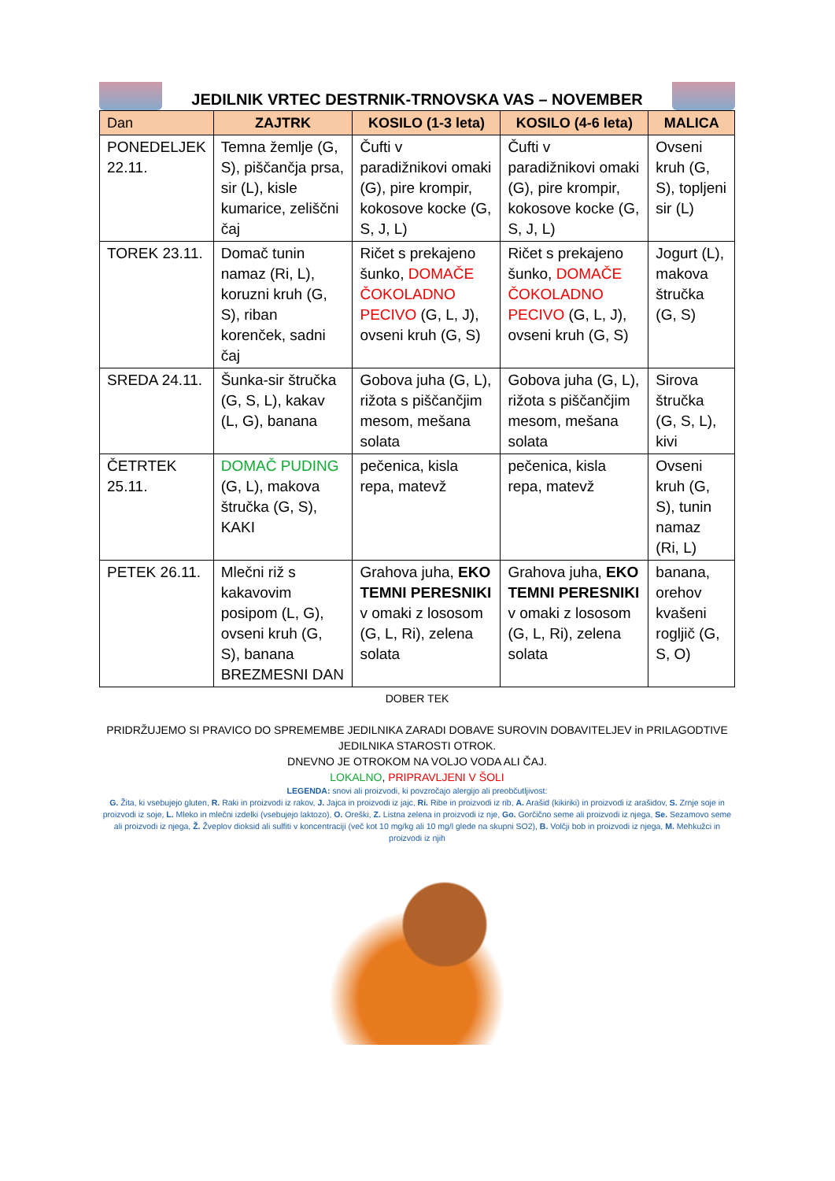JEDILNIK VRTEC DESTRNIK-TRNOVSKA VAS – NOVEMBER
| Dan | ZAJTRK | KOSILO (1-3 leta) | KOSILO (4-6 leta) | MALICA |
| --- | --- | --- | --- | --- |
| PONEDELJEK 22.11. | Temna žemlje (G, S), piščančja prsa, sir (L), kisle kumarice, zeliščni čaj | Čufti v paradižnikovi omaki (G), pire krompir, kokosove kocke (G, S, J, L) | Čufti v paradižnikovi omaki (G), pire krompir, kokosove kocke (G, S, J, L) | Ovseni kruh (G, S), topljeni sir (L) |
| TOREK 23.11. | Domač tunin namaz (Ri, L), koruzni kruh (G, S), riban korenček, sadni čaj | Ričet s prekajeno šunko, DOMAČE ČOKOLADNO PECIVO (G, L, J), ovseni kruh (G, S) | Ričet s prekajeno šunko, DOMAČE ČOKOLADNO PECIVO (G, L, J), ovseni kruh (G, S) | Jogurt (L), makova štručka (G, S) |
| SREDA 24.11. | Šunka-sir štručka (G, S, L), kakav (L, G), banana | Gobova juha (G, L), rižota s piščančjim mesom, mešana solata | Gobova juha (G, L), rižota s piščančjim mesom, mešana solata | Sirova štručka (G, S, L), kivi |
| ČETRTEK 25.11. | DOMAČ PUDING (G, L), makova štručka (G, S), KAKI | pečenica, kisla repa, matevž | pečenica, kisla repa, matevž | Ovseni kruh (G, S), tunin namaz (Ri, L) |
| PETEK 26.11. | Mlečni riž s kakavovim posipom (L, G), ovseni kruh (G, S), banana BREZMESNI DAN | Grahova juha, EKO TEMNI PERESNIKI v omaki z lososom (G, L, Ri), zelena solata | Grahova juha, EKO TEMNI PERESNIKI v omaki z lososom (G, L, Ri), zelena solata | banana, orehov kvašeni rogljič (G, S, O) |
DOBER TEK
PRIDRŽUJEMO SI PRAVICO DO SPREMEMBE JEDILNIKA ZARADI DOBAVE SUROVIN DOBAVITELJEV in PRILAGODTIVE JEDILNIKA STAROSTI OTROK.
DNEVNO JE OTROKOM NA VOLJO VODA ALI ČAJ.
LOKALNO, PRIPRAVLJENI V ŠOLI
LEGENDA: snovi ali proizvodi, ki povzročajo alergijo ali preobčutljivost:
G. Žita, ki vsebujejo gluten, R. Raki in proizvodi iz rakov, J. Jajca in proizvodi iz jajc, Ri. Ribe in proizvodi iz rib, A. Arašid (kikiriki) in proizvodi iz arašidov, S. Zrnje soje in proizvodi iz soje, L. Mleko in mlečni izdelki (vsebujejo laktozo), O. Oreški, Z. Listna zelena in proizvodi iz nje, Go. Gorčično seme ali proizvodi iz njega, Se. Sezamovo seme ali proizvodi iz njega, Ž. Žveplov dioksid ali sulfiti v koncentraciji (več kot 10 mg/kg ali 10 mg/l glede na skupni SO2), B. Volčji bob in proizvodi iz njega, M. Mehkužci in proizvodi iz njih